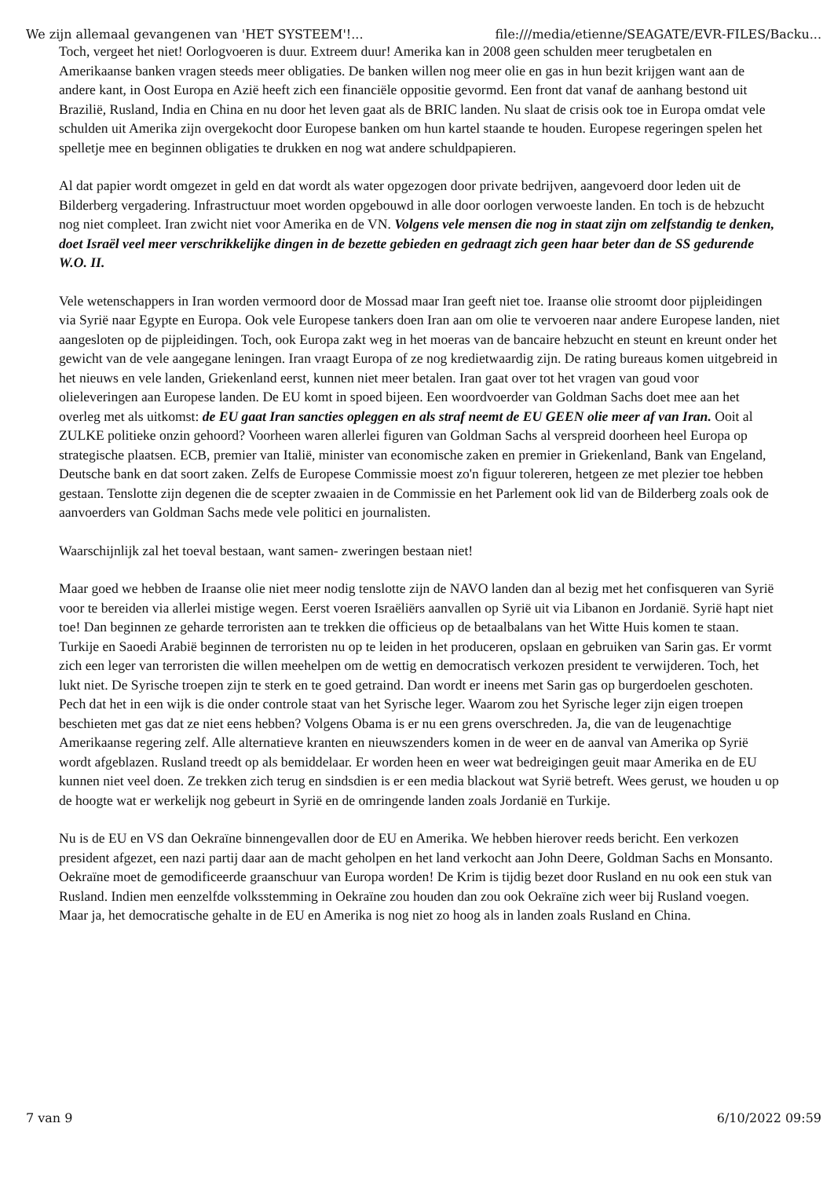We zijn allemaal gevangenen van 'HET SYSTEEM'!... file:///media/etienne/SEAGATE/EVR-FILES/Backu...
Toch, vergeet het niet! Oorlogvoeren is duur. Extreem duur! Amerika kan in 2008 geen schulden meer terugbetalen en Amerikaanse banken vragen steeds meer obligaties. De banken willen nog meer olie en gas in hun bezit krijgen want aan de andere kant, in Oost Europa en Azië heeft zich een financiële oppositie gevormd. Een front dat vanaf de aanhang bestond uit Brazilië, Rusland, India en China en nu door het leven gaat als de BRIC landen. Nu slaat de crisis ook toe in Europa omdat vele schulden uit Amerika zijn overgekocht door Europese banken om hun kartel staande te houden. Europese regeringen spelen het spelletje mee en beginnen obligaties te drukken en nog wat andere schuldpapieren.
Al dat papier wordt omgezet in geld en dat wordt als water opgezogen door private bedrijven, aangevoerd door leden uit de Bilderberg vergadering. Infrastructuur moet worden opgebouwd in alle door oorlogen verwoeste landen. En toch is de hebzucht nog niet compleet. Iran zwicht niet voor Amerika en de VN. Volgens vele mensen die nog in staat zijn om zelfstandig te denken, doet Israël veel meer verschrikkelijke dingen in de bezette gebieden en gedraagt zich geen haar beter dan de SS gedurende W.O. II.
Vele wetenschappers in Iran worden vermoord door de Mossad maar Iran geeft niet toe. Iraanse olie stroomt door pijpleidingen via Syrië naar Egypte en Europa. Ook vele Europese tankers doen Iran aan om olie te vervoeren naar andere Europese landen, niet aangesloten op de pijpleidingen. Toch, ook Europa zakt weg in het moeras van de bancaire hebzucht en steunt en kreunt onder het gewicht van de vele aangegane leningen. Iran vraagt Europa of ze nog kredietwaardig zijn. De rating bureaus komen uitgebreid in het nieuws en vele landen, Griekenland eerst, kunnen niet meer betalen. Iran gaat over tot het vragen van goud voor olieleveringen aan Europese landen. De EU komt in spoed bijeen. Een woordvoerder van Goldman Sachs doet mee aan het overleg met als uitkomst: de EU gaat Iran sancties opleggen en als straf neemt de EU GEEN olie meer af van Iran. Ooit al ZULKE politieke onzin gehoord? Voorheen waren allerlei figuren van Goldman Sachs al verspreid doorheen heel Europa op strategische plaatsen. ECB, premier van Italië, minister van economische zaken en premier in Griekenland, Bank van Engeland, Deutsche bank en dat soort zaken. Zelfs de Europese Commissie moest zo'n figuur tolereren, hetgeen ze met plezier toe hebben gestaan. Tenslotte zijn degenen die de scepter zwaaien in de Commissie en het Parlement ook lid van de Bilderberg zoals ook de aanvoerders van Goldman Sachs mede vele politici en journalisten.
Waarschijnlijk zal het toeval bestaan, want samen- zweringen bestaan niet!
Maar goed we hebben de Iraanse olie niet meer nodig tenslotte zijn de NAVO landen dan al bezig met het confisqueren van Syrië voor te bereiden via allerlei mistige wegen. Eerst voeren Israëliërs aanvallen op Syrië uit via Libanon en Jordanië. Syrië hapt niet toe! Dan beginnen ze geharde terroristen aan te trekken die officieus op de betaalbalans van het Witte Huis komen te staan. Turkije en Saoedi Arabië beginnen de terroristen nu op te leiden in het produceren, opslaan en gebruiken van Sarin gas. Er vormt zich een leger van terroristen die willen meehelpen om de wettig en democratisch verkozen president te verwijderen. Toch, het lukt niet. De Syrische troepen zijn te sterk en te goed getraind. Dan wordt er ineens met Sarin gas op burgerdoelen geschoten. Pech dat het in een wijk is die onder controle staat van het Syrische leger. Waarom zou het Syrische leger zijn eigen troepen beschieten met gas dat ze niet eens hebben? Volgens Obama is er nu een grens overschreden. Ja, die van de leugenachtige Amerikaanse regering zelf. Alle alternatieve kranten en nieuwszenders komen in de weer en de aanval van Amerika op Syrië wordt afgeblazen. Rusland treedt op als bemiddelaar. Er worden heen en weer wat bedreigingen geuit maar Amerika en de EU kunnen niet veel doen. Ze trekken zich terug en sindsdien is er een media blackout wat Syrië betreft. Wees gerust, we houden u op de hoogte wat er werkelijk nog gebeurt in Syrië en de omringende landen zoals Jordanië en Turkije.
Nu is de EU en VS dan Oekraïne binnengevallen door de EU en Amerika. We hebben hierover reeds bericht. Een verkozen president afgezet, een nazi partij daar aan de macht geholpen en het land verkocht aan John Deere, Goldman Sachs en Monsanto. Oekraïne moet de gemodificeerde graanschuur van Europa worden! De Krim is tijdig bezet door Rusland en nu ook een stuk van Rusland. Indien men eenzelfde volksstemming in Oekraïne zou houden dan zou ook Oekraïne zich weer bij Rusland voegen. Maar ja, het democratische gehalte in de EU en Amerika is nog niet zo hoog als in landen zoals Rusland en China.
7 van 9 6/10/2022 09:59